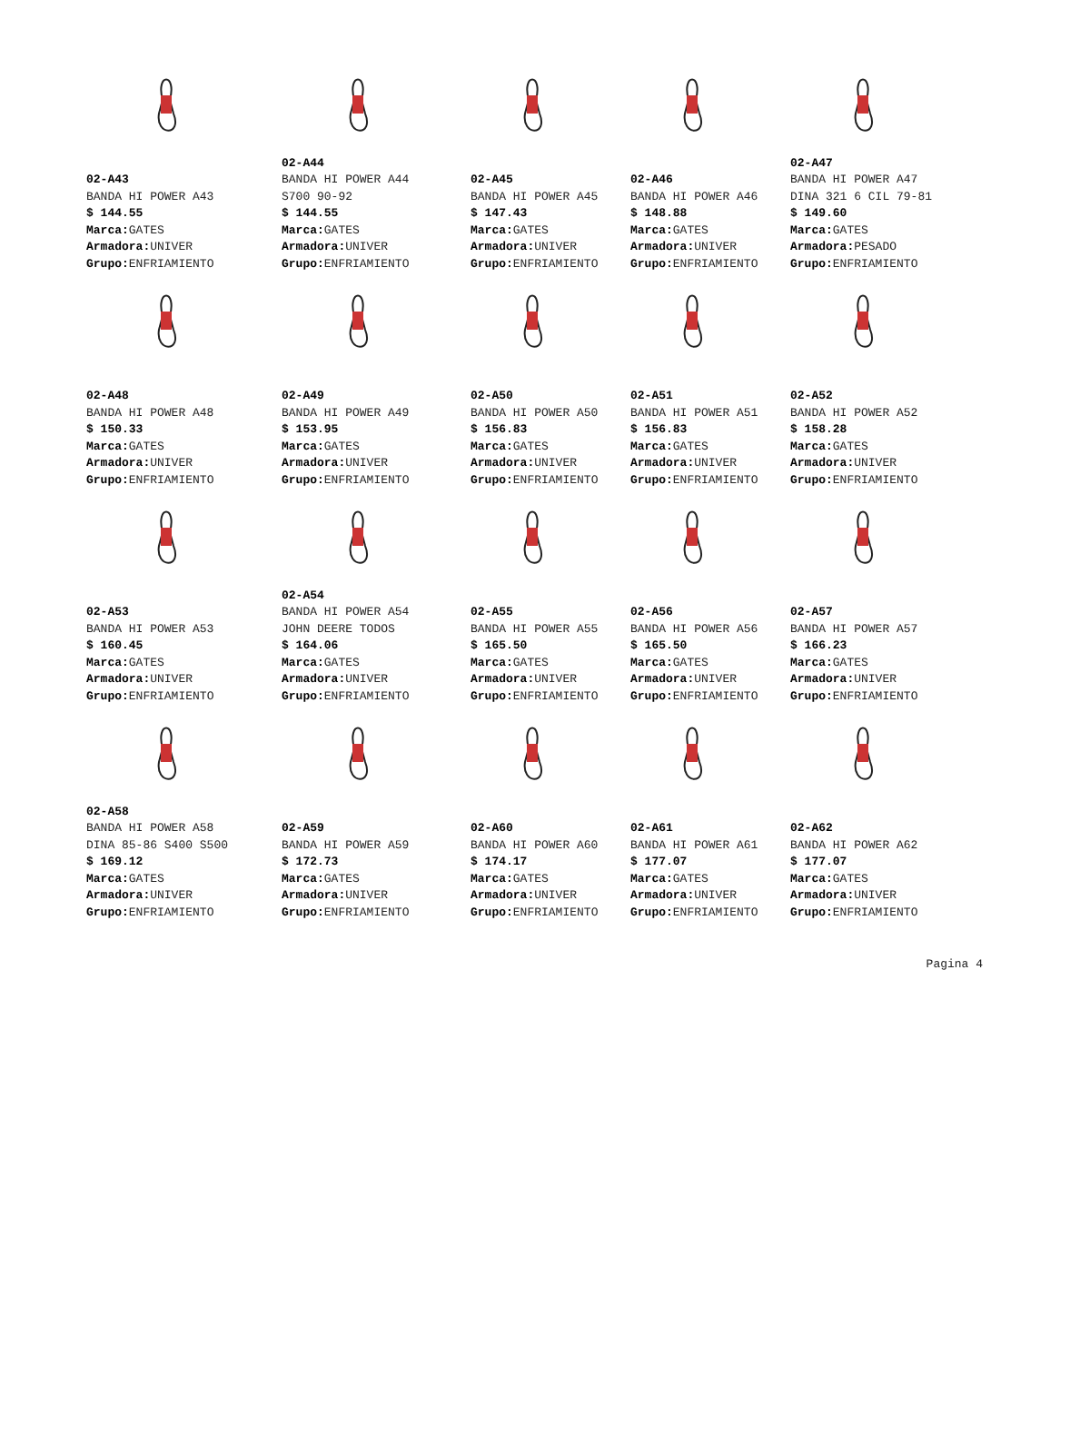02-A43
BANDA HI POWER A43
$ 144.55
Marca: GATES
Armadora: UNIVER
Grupo: ENFRIAMIENTO
02-A44
BANDA HI POWER A44
S700 90-92
$ 144.55
Marca: GATES
Armadora: UNIVER
Grupo: ENFRIAMIENTO
02-A45
BANDA HI POWER A45
$ 147.43
Marca: GATES
Armadora: UNIVER
Grupo: ENFRIAMIENTO
02-A46
BANDA HI POWER A46
$ 148.88
Marca: GATES
Armadora: UNIVER
Grupo: ENFRIAMIENTO
02-A47
BANDA HI POWER A47
DINA 321 6 CIL 79-81
$ 149.60
Marca: GATES
Armadora: PESADO
Grupo: ENFRIAMIENTO
02-A48
BANDA HI POWER A48
$ 150.33
Marca: GATES
Armadora: UNIVER
Grupo: ENFRIAMIENTO
02-A49
BANDA HI POWER A49
$ 153.95
Marca: GATES
Armadora: UNIVER
Grupo: ENFRIAMIENTO
02-A50
BANDA HI POWER A50
$ 156.83
Marca: GATES
Armadora: UNIVER
Grupo: ENFRIAMIENTO
02-A51
BANDA HI POWER A51
$ 156.83
Marca: GATES
Armadora: UNIVER
Grupo: ENFRIAMIENTO
02-A52
BANDA HI POWER A52
$ 158.28
Marca: GATES
Armadora: UNIVER
Grupo: ENFRIAMIENTO
02-A53
BANDA HI POWER A53
$ 160.45
Marca: GATES
Armadora: UNIVER
Grupo: ENFRIAMIENTO
02-A54
BANDA HI POWER A54
JOHN DEERE TODOS
$ 164.06
Marca: GATES
Armadora: UNIVER
Grupo: ENFRIAMIENTO
02-A55
BANDA HI POWER A55
$ 165.50
Marca: GATES
Armadora: UNIVER
Grupo: ENFRIAMIENTO
02-A56
BANDA HI POWER A56
$ 165.50
Marca: GATES
Armadora: UNIVER
Grupo: ENFRIAMIENTO
02-A57
BANDA HI POWER A57
$ 166.23
Marca: GATES
Armadora: UNIVER
Grupo: ENFRIAMIENTO
02-A58
BANDA HI POWER A58
DINA 85-86 S400 S500
$ 169.12
Marca: GATES
Armadora: UNIVER
Grupo: ENFRIAMIENTO
02-A59
BANDA HI POWER A59
$ 172.73
Marca: GATES
Armadora: UNIVER
Grupo: ENFRIAMIENTO
02-A60
BANDA HI POWER A60
$ 174.17
Marca: GATES
Armadora: UNIVER
Grupo: ENFRIAMIENTO
02-A61
BANDA HI POWER A61
$ 177.07
Marca: GATES
Armadora: UNIVER
Grupo: ENFRIAMIENTO
02-A62
BANDA HI POWER A62
$ 177.07
Marca: GATES
Armadora: UNIVER
Grupo: ENFRIAMIENTO
Pagina 4